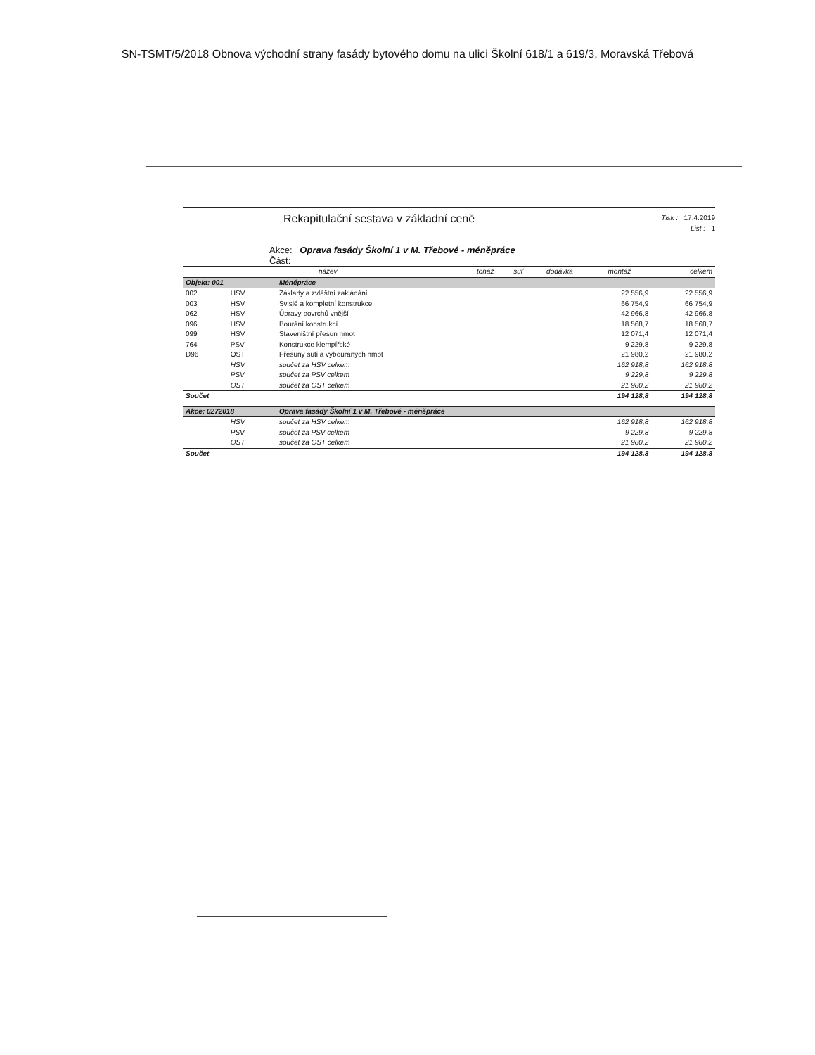SN-TSMT/5/2018 Obnova východní strany fasády bytového domu na ulici Školní 618/1 a 619/3, Moravská Třebová
Rekapitulační sestava v základní ceně
Tisk : 17.4.2019
List : 1
Akce: Oprava fasády Školní 1 v M. Třebové - méněpráce
Část:
| | | název | tonáž | suť | dodávka | montáž | celkem |
| --- | --- | --- | --- | --- | --- | --- | --- |
| Objekt: 001 | | Méněpráce | | | | | |
| 002 | HSV | Základy a zvláštní zakládání | | | | 22 556,9 | 22 556,9 |
| 003 | HSV | Svislé a kompletní konstrukce | | | | 66 754,9 | 66 754,9 |
| 062 | HSV | Úpravy povrchů vnější | | | | 42 966,8 | 42 966,8 |
| 096 | HSV | Bourání konstrukcí | | | | 18 568,7 | 18 568,7 |
| 099 | HSV | Staveništní přesun hmot | | | | 12 071,4 | 12 071,4 |
| 764 | PSV | Konstrukce klempířské | | | | 9 229,8 | 9 229,8 |
| D96 | OST | Přesuny suti a vybouraných hmot | | | | 21 980,2 | 21 980,2 |
| | HSV | součet za HSV celkem | | | | 162 918,8 | 162 918,8 |
| | PSV | součet za PSV celkem | | | | 9 229,8 | 9 229,8 |
| | OST | součet za OST celkem | | | | 21 980,2 | 21 980,2 |
| Součet | | | | | | 194 128,8 | 194 128,8 |
| Akce: 0272018 | | Oprava fasády Školní 1 v M. Třebové - méněpráce | | | | | |
| | HSV | součet za HSV celkem | | | | 162 918,8 | 162 918,8 |
| | PSV | součet za PSV celkem | | | | 9 229,8 | 9 229,8 |
| | OST | součet za OST celkem | | | | 21 980,2 | 21 980,2 |
| Součet | | | | | | 194 128,8 | 194 128,8 |